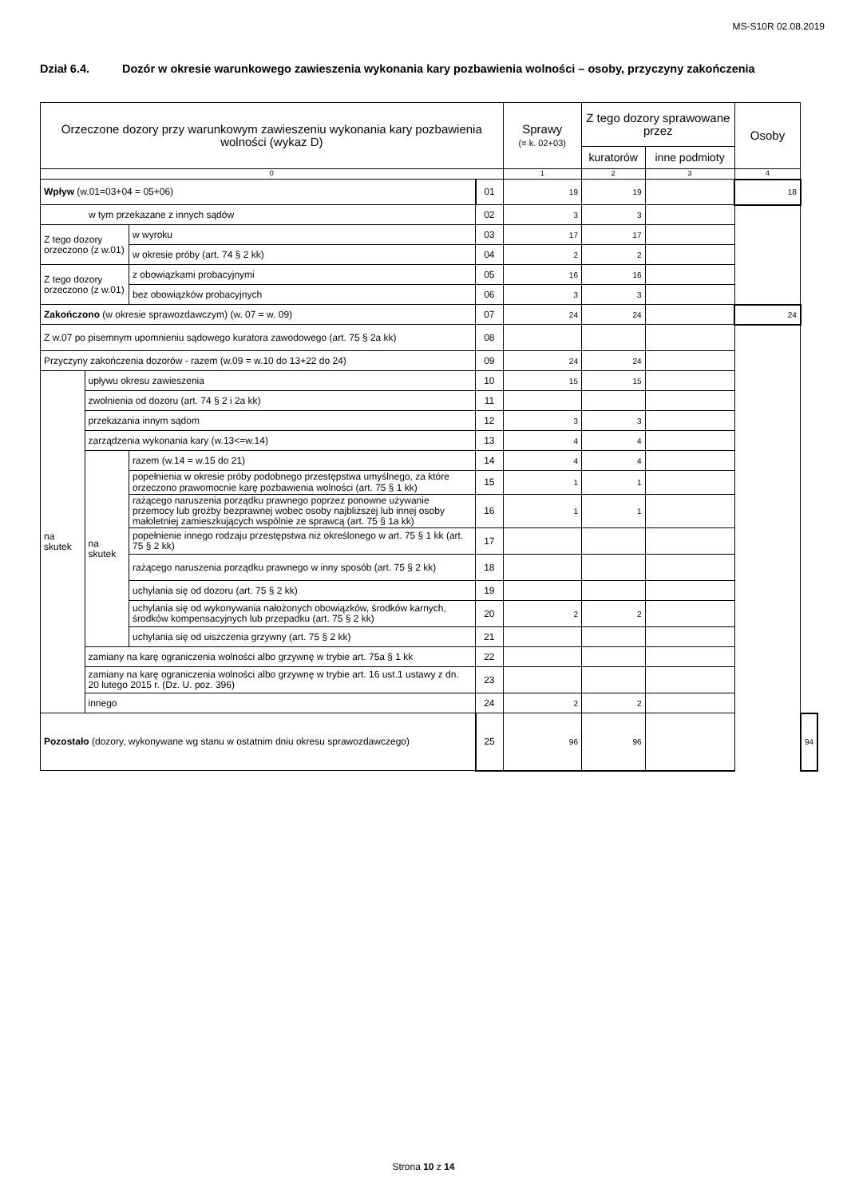MS-S10R 02.08.2019
Dział 6.4. Dozór w okresie warunkowego zawieszenia wykonania kary pozbawienia wolności – osoby, przyczyny zakończenia
| Orzeczone dozory przy warunkowym zawieszeniu wykonania kary pozbawienia wolności (wykaz D) | | | | Sprawy (= k. 02+03) | Z tego dozory sprawowane przez | | Osoby | |
| --- | --- | --- | --- | --- | --- | --- | --- | --- |
| | | | | | kuratorów | inne podmioty | | |
| 0 | | | | 1 | 2 | 3 | 4 | |
| Wpływ (w.01=03+04 = 05+06) | | | 01 | 19 | 19 | | 18 | |
| w tym przekazane z innych sądów | | | 02 | 3 | 3 | | | |
| Z tego dozory orzeczono (z w.01) | | w wyroku | 03 | 17 | 17 | | | |
| | | w okresie próby (art. 74 § 2 kk) | 04 | 2 | 2 | | | |
| Z tego dozory orzeczono (z w.01) | | z obowiązkami probacyjnymi | 05 | 16 | 16 | | | |
| | | bez obowiązków probacyjnych | 06 | 3 | 3 | | | |
| Zakończono (w okresie sprawozdawczym) (w. 07 = w. 09) | | | 07 | 24 | 24 | | 24 | |
| Z w.07 po pisemnym upomnieniu sądowego kuratora zawodowego (art. 75 § 2a kk) | | | 08 | | | | | |
| Przyczyny zakończenia dozorów - razem (w.09 = w.10 do 13+22 do 24) | | | 09 | 24 | 24 | | | |
| na skutek | upływu okresu zawieszenia | | 10 | 15 | 15 | | | |
| | zwolnienia od dozoru (art. 74 § 2 i 2a kk) | | 11 | | | | | |
| | przekazania innym sądom | | 12 | 3 | 3 | | | |
| | zarządzenia wykonania kary (w.13<=w.14) | | 13 | 4 | 4 | | | |
| | na skutek | razem (w.14 = w.15 do 21) | 14 | 4 | 4 | | | |
| | | popełnienia w okresie próby podobnego przestępstwa umyślnego, za które orzeczono prawomocnie karę pozbawienia wolności (art. 75 § 1 kk) | 15 | 1 | 1 | | | |
| | | rażącego naruszenia porządku prawnego poprzez ponowne używanie przemocy lub groźby bezprawnej wobec osoby najbliższej lub innej osoby małoletniej zamieszkujących wspólnie ze sprawcą (art. 75 § 1a kk) | 16 | 1 | 1 | | | |
| | | popełnienie innego rodzaju przestępstwa niż określonego w art. 75 § 1 kk (art. 75 § 2 kk) | 17 | | | | | |
| | | rażącego naruszenia porządku prawnego w inny sposób (art. 75 § 2 kk) | 18 | | | | | |
| | | uchylania się od dozoru (art. 75 § 2 kk) | 19 | | | | | |
| | | uchylania się od wykonywania nałożonych obowiązków, środków karnych, środków kompensacyjnych lub przepadku (art. 75 § 2 kk) | 20 | 2 | 2 | | | |
| | | uchylania się od uiszczenia grzywny (art. 75 § 2 kk) | 21 | | | | | |
| | zamiany na karę ograniczenia wolności albo grzywnę w trybie art. 75a § 1 kk | | 22 | | | | | |
| | zamiany na karę ograniczenia wolności albo grzywnę w trybie art. 16 ust.1 ustawy z dn. 20 lutego 2015 r. (Dz. U. poz. 396) | | 23 | | | | | |
| | innego | | 24 | 2 | 2 | | | |
| Pozostało (dozory, wykonywane wg stanu w ostatnim dniu okresu sprawozdawczego) | | | 25 | 96 | 96 | | | 94 |
Strona 10 z 14